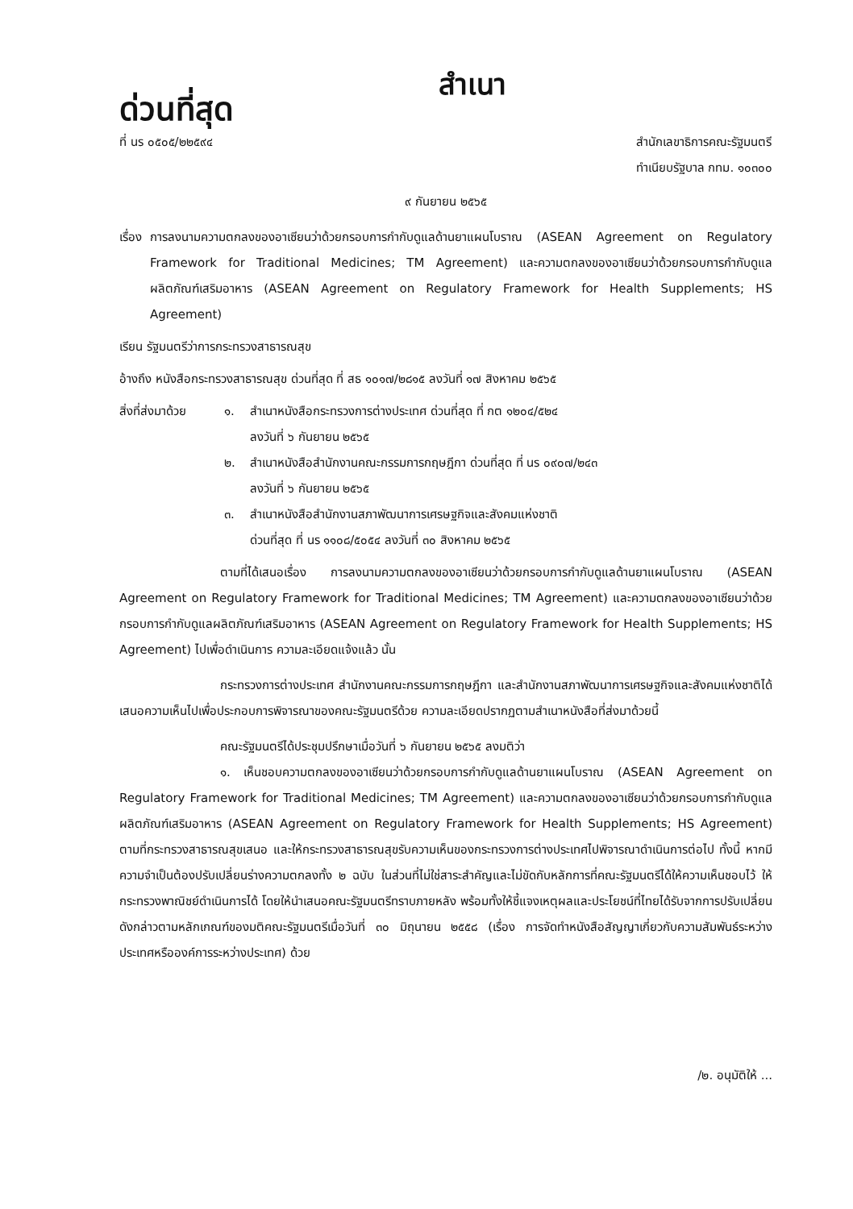ด่วนที่สุด
สำเนา
ที่ นร ๐๕๐๕/๒๒๕๙๔ สำนักเลขาธิการคณะรัฐมนตรี
ทำเนียบรัฐบาล กทม. ๑๐๓๐๐
๙ กันยายน ๒๕๖๕
เรื่อง การลงนามความตกลงของอาเซียนว่าด้วยกรอบการกำกับดูแลด้านยาแผนโบราณ (ASEAN Agreement on Regulatory Framework for Traditional Medicines; TM Agreement) และความตกลงของอาเซียนว่าด้วยกรอบการกำกับดูแลผลิตภัณฑ์เสริมอาหาร (ASEAN Agreement on Regulatory Framework for Health Supplements; HS Agreement)
เรียน รัฐมนตรีว่าการกระทรวงสาธารณสุข
อ้างถึง หนังสือกระทรวงสาธารณสุข ด่วนที่สุด ที่ สธ ๑๐๑๗/๒๘๑๕ ลงวันที่ ๑๗ สิงหาคม ๒๕๖๕
สิ่งที่ส่งมาด้วย
๑. สำเนาหนังสือกระทรวงการต่างประเทศ ด่วนที่สุด ที่ กต ๑๒๐๔/๕๒๔
ลงวันที่ ๖ กันยายน ๒๕๖๕
๒. สำเนาหนังสือสำนักงานคณะกรรมการกฤษฎีกา ด่วนที่สุด ที่ นร ๐๙๐๗/๒๔๓
ลงวันที่ ๖ กันยายน ๒๕๖๕
๓. สำเนาหนังสือสำนักงานสภาพัฒนาการเศรษฐกิจและสังคมแห่งชาติ
ด่วนที่สุด ที่ นร ๑๑๐๘/๕๐๕๔ ลงวันที่ ๓๐ สิงหาคม ๒๕๖๕
ตามที่ได้เสนอเรื่อง การลงนามความตกลงของอาเซียนว่าด้วยกรอบการกำกับดูแลด้านยาแผนโบราณ (ASEAN Agreement on Regulatory Framework for Traditional Medicines; TM Agreement) และความตกลงของอาเซียนว่าด้วยกรอบการกำกับดูแลผลิตภัณฑ์เสริมอาหาร (ASEAN Agreement on Regulatory Framework for Health Supplements; HS Agreement) ไปเพื่อดำเนินการ ความละเอียดแจ้งแล้ว นั้น
กระทรวงการต่างประเทศ สำนักงานคณะกรรมการกฤษฎีกา และสำนักงานสภาพัฒนาการเศรษฐกิจและสังคมแห่งชาติได้เสนอความเห็นไปเพื่อประกอบการพิจารณาของคณะรัฐมนตรีด้วย ความละเอียดปรากฏตามสำเนาหนังสือที่ส่งมาด้วยนี้
คณะรัฐมนตรีได้ประชุมปรึกษาเมื่อวันที่ ๖ กันยายน ๒๕๖๕ ลงมติว่า
๑. เห็นชอบความตกลงของอาเซียนว่าด้วยกรอบการกำกับดูแลด้านยาแผนโบราณ (ASEAN Agreement on Regulatory Framework for Traditional Medicines; TM Agreement) และความตกลงของอาเซียนว่าด้วยกรอบการกำกับดูแลผลิตภัณฑ์เสริมอาหาร (ASEAN Agreement on Regulatory Framework for Health Supplements; HS Agreement) ตามที่กระทรวงสาธารณสุขเสนอ และให้กระทรวงสาธารณสุขรับความเห็นของกระทรวงการต่างประเทศไปพิจารณาดำเนินการต่อไป ทั้งนี้ หากมีความจำเป็นต้องปรับเปลี่ยนร่างความตกลงทั้ง ๒ ฉบับ ในส่วนที่ไม่ใช่สาระสำคัญและไม่ขัดกับหลักการที่คณะรัฐมนตรีได้ให้ความเห็นชอบไว้ ให้กระทรวงพาณิชย์ดำเนินการได้ โดยให้นำเสนอคณะรัฐมนตรีทราบภายหลัง พร้อมทั้งให้ชี้แจงเหตุผลและประโยชน์ที่ไทยได้รับจากการปรับเปลี่ยนดังกล่าวตามหลักเกณฑ์ของมติคณะรัฐมนตรีเมื่อวันที่ ๓๐ มิถุนายน ๒๕๕๘ (เรื่อง การจัดทำหนังสือสัญญาเกี่ยวกับความสัมพันธ์ระหว่างประเทศหรือองค์การระหว่างประเทศ) ด้วย
/๒. อนุมัติให้ ...